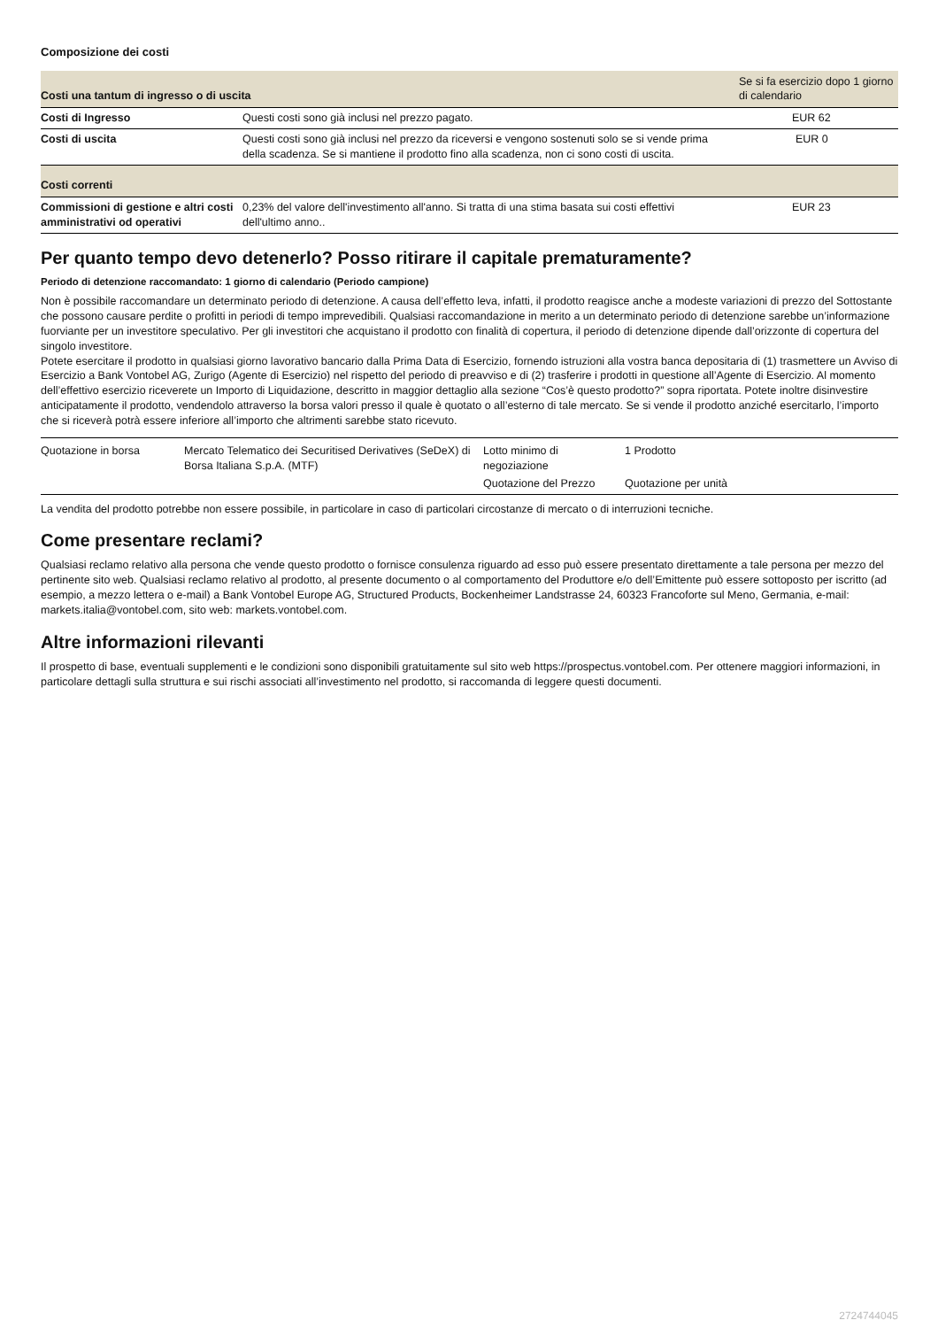Composizione dei costi
| Costi una tantum di ingresso o di uscita | | Se si fa esercizio dopo 1 giorno di calendario |
| --- | --- | --- |
| Costi di Ingresso | Questi costi sono già inclusi nel prezzo pagato. | EUR 62 |
| Costi di uscita | Questi costi sono già inclusi nel prezzo da riceversi e vengono sostenuti solo se si vende prima della scadenza. Se si mantiene il prodotto fino alla scadenza, non ci sono costi di uscita. | EUR 0 |
| Costi correnti | | |
| Commissioni di gestione e altri costi amministrativi od operativi | 0,23% del valore dell'investimento all'anno. Si tratta di una stima basata sui costi effettivi dell'ultimo anno.. | EUR 23 |
Per quanto tempo devo detenerlo? Posso ritirare il capitale prematuramente?
Periodo di detenzione raccomandato: 1 giorno di calendario (Periodo campione)
Non è possibile raccomandare un determinato periodo di detenzione. A causa dell’effetto leva, infatti, il prodotto reagisce anche a modeste variazioni di prezzo del Sottostante che possono causare perdite o profitti in periodi di tempo imprevedibili. Qualsiasi raccomandazione in merito a un determinato periodo di detenzione sarebbe un’informazione fuorviante per un investitore speculativo. Per gli investitori che acquistano il prodotto con finalità di copertura, il periodo di detenzione dipende dall’orizzonte di copertura del singolo investitore.
Potete esercitare il prodotto in qualsiasi giorno lavorativo bancario dalla Prima Data di Esercizio, fornendo istruzioni alla vostra banca depositaria di (1) trasmettere un Avviso di Esercizio a Bank Vontobel AG, Zurigo (Agente di Esercizio) nel rispetto del periodo di preavviso e di (2) trasferire i prodotti in questione all’Agente di Esercizio. Al momento dell’effettivo esercizio riceverete un Importo di Liquidazione, descritto in maggior dettaglio alla sezione “Cos’è questo prodotto?” sopra riportata. Potete inoltre disinvestire anticipatamente il prodotto, vendendolo attraverso la borsa valori presso il quale è quotato o all’esterno di tale mercato. Se si vende il prodotto anziché esercitarlo, l’importo che si riceverà potrà essere inferiore all’importo che altrimenti sarebbe stato ricevuto.
| Quotazione in borsa | Mercato Telematico dei Securitised Derivatives (SeDeX) di Borsa Italiana S.p.A. (MTF) | Lotto minimo di negoziazione | 1 Prodotto |
| | | Quotazione del Prezzo | Quotazione per unità |
La vendita del prodotto potrebbe non essere possibile, in particolare in caso di particolari circostanze di mercato o di interruzioni tecniche.
Come presentare reclami?
Qualsiasi reclamo relativo alla persona che vende questo prodotto o fornisce consulenza riguardo ad esso può essere presentato direttamente a tale persona per mezzo del pertinente sito web. Qualsiasi reclamo relativo al prodotto, al presente documento o al comportamento del Produttore e/o dell’Emittente può essere sottoposto per iscritto (ad esempio, a mezzo lettera o e-mail) a Bank Vontobel Europe AG, Structured Products, Bockenheimer Landstrasse 24, 60323 Francoforte sul Meno, Germania, e-mail: markets.italia@vontobel.com, sito web: markets.vontobel.com.
Altre informazioni rilevanti
Il prospetto di base, eventuali supplementi e le condizioni sono disponibili gratuitamente sul sito web https://prospectus.vontobel.com. Per ottenere maggiori informazioni, in particolare dettagli sulla struttura e sui rischi associati all’investimento nel prodotto, si raccomanda di leggere questi documenti.
2724744045